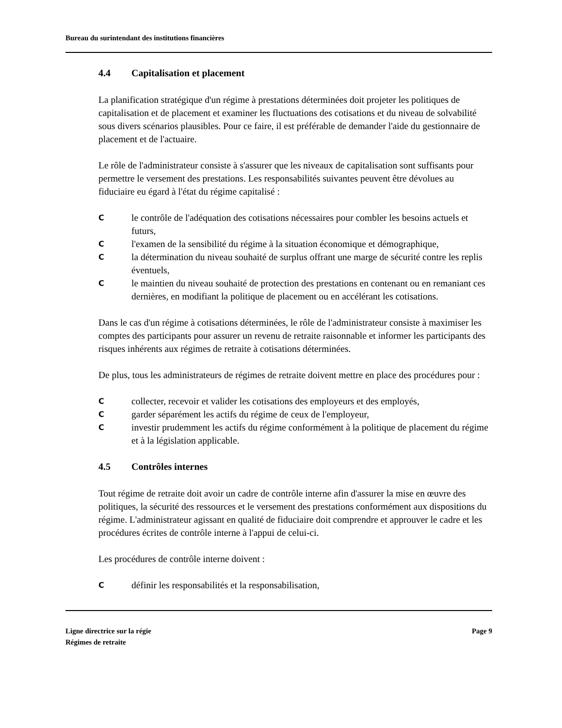Bureau du surintendant des institutions financières
4.4 Capitalisation et placement
La planification stratégique d'un régime à prestations déterminées doit projeter les politiques de capitalisation et de placement et examiner les fluctuations des cotisations et du niveau de solvabilité sous divers scénarios plausibles. Pour ce faire, il est préférable de demander l'aide du gestionnaire de placement et de l'actuaire.
Le rôle de l'administrateur consiste à s'assurer que les niveaux de capitalisation sont suffisants pour permettre le versement des prestations. Les responsabilités suivantes peuvent être dévolues au fiduciaire eu égard à l'état du régime capitalisé :
Cle contrôle de l'adéquation des cotisations nécessaires pour combler les besoins actuels et futurs,
Cl'examen de la sensibilité du régime à la situation économique et démographique,
Cla détermination du niveau souhaité de surplus offrant une marge de sécurité contre les replis éventuels,
Cle maintien du niveau souhaité de protection des prestations en contenant ou en remaniant ces dernières, en modifiant la politique de placement ou en accélérant les cotisations.
Dans le cas d'un régime à cotisations déterminées, le rôle de l'administrateur consiste à maximiser les comptes des participants pour assurer un revenu de retraite raisonnable et informer les participants des risques inhérents aux régimes de retraite à cotisations déterminées.
De plus, tous les administrateurs de régimes de retraite doivent mettre en place des procédures pour :
Ccollecter, recevoir et valider les cotisations des employeurs et des employés,
Cgarder séparément les actifs du régime de ceux de l'employeur,
Cinvestir prudemment les actifs du régime conformément à la politique de placement du régime et à la législation applicable.
4.5 Contrôles internes
Tout régime de retraite doit avoir un cadre de contrôle interne afin d'assurer la mise en œuvre des politiques, la sécurité des ressources et le versement des prestations conformément aux dispositions du régime. L'administrateur agissant en qualité de fiduciaire doit comprendre et approuver le cadre et les procédures écrites de contrôle interne à l'appui de celui-ci.
Les procédures de contrôle interne doivent :
Cdéfinir les responsabilités et la responsabilisation,
Ligne directrice sur la régie
Régimes de retraite
Page 9